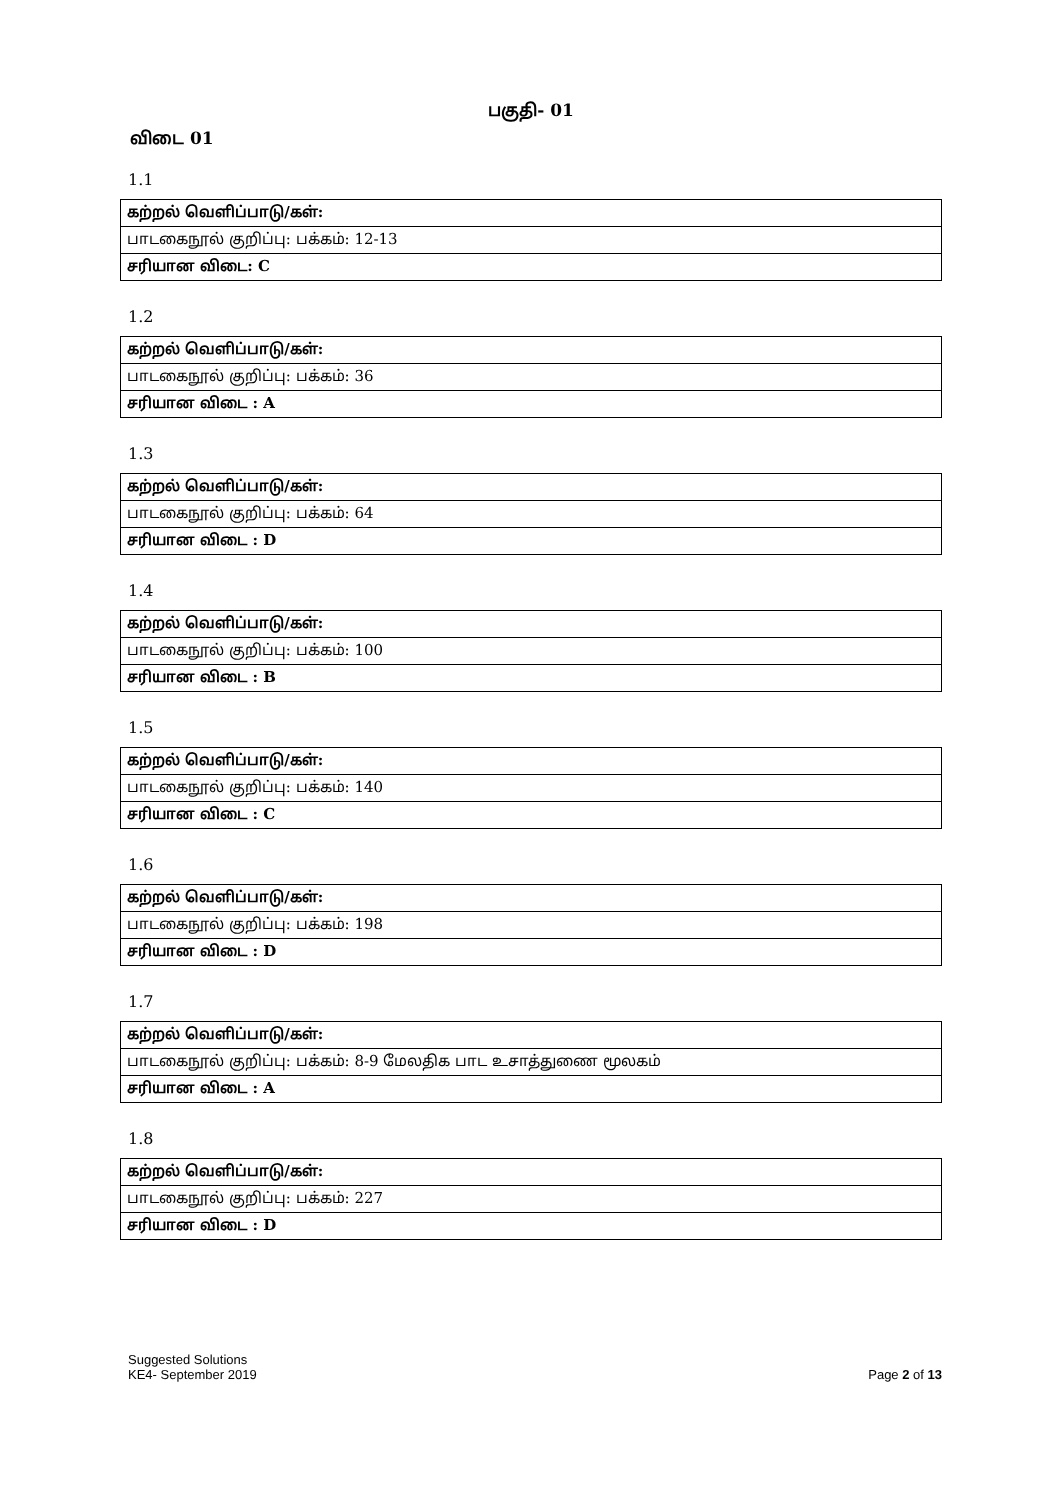பகுதி- 01
விடை 01
1.1
| கற்றல் வெளிப்பாடு/கள்: |
| பாடகைநூல் குறிப்பு: பக்கம்: 12-13 |
| சரியான விடை: C |
1.2
| கற்றல் வெளிப்பாடு/கள்: |
| பாடகைநூல் குறிப்பு: பக்கம்: 36 |
| சரியான விடை : A |
1.3
| கற்றல் வெளிப்பாடு/கள்: |
| பாடகைநூல் குறிப்பு: பக்கம்: 64 |
| சரியான விடை : D |
1.4
| கற்றல் வெளிப்பாடு/கள்: |
| பாடகைநூல் குறிப்பு: பக்கம்: 100 |
| சரியான விடை : B |
1.5
| கற்றல் வெளிப்பாடு/கள்: |
| பாடகைநூல் குறிப்பு: பக்கம்: 140 |
| சரியான விடை : C |
1.6
| கற்றல் வெளிப்பாடு/கள்: |
| பாடகைநூல் குறிப்பு: பக்கம்: 198 |
| சரியான விடை : D |
1.7
| கற்றல் வெளிப்பாடு/கள்: |
| பாடகைநூல் குறிப்பு: பக்கம்: 8-9 மேலதிக பாட உசாத்துணை மூலகம் |
| சரியான விடை : A |
1.8
| கற்றல் வெளிப்பாடு/கள்: |
| பாடகைநூல் குறிப்பு: பக்கம்: 227 |
| சரியான விடை : D |
Suggested Solutions
KE4- September 2019
Page 2 of 13